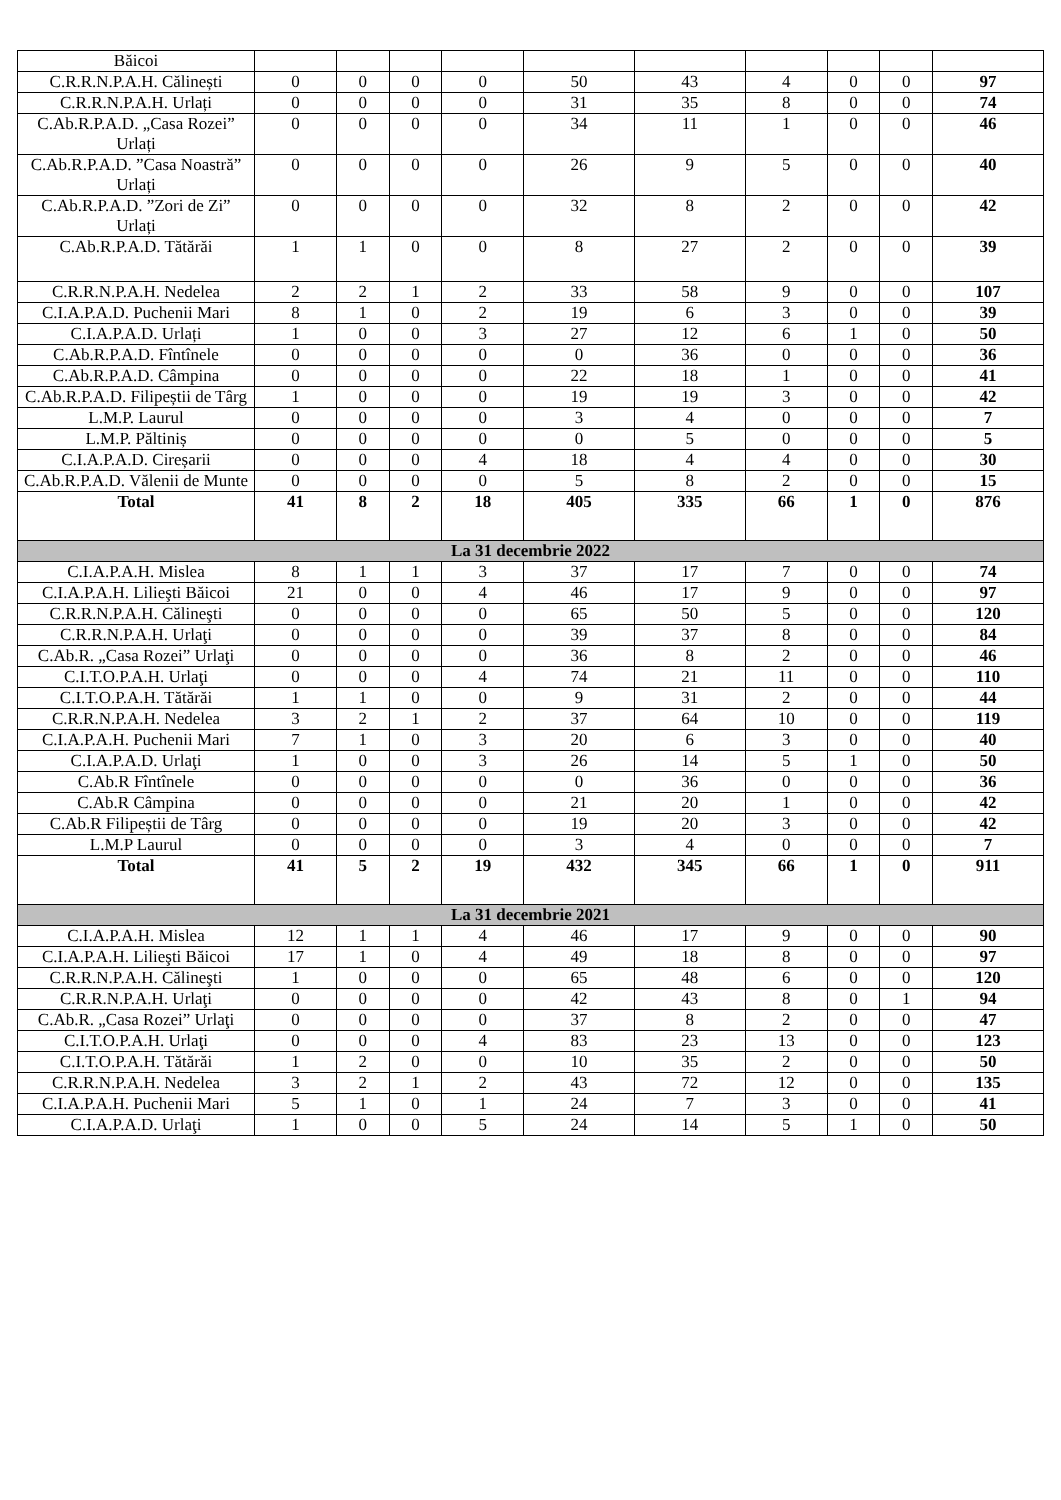| Băicoi | | | | | | | | | | |
| C.R.R.N.P.A.H. Călinești | 0 | 0 | 0 | 0 | 50 | 43 | 4 | 0 | 0 | 97 |
| C.R.R.N.P.A.H. Urlați | 0 | 0 | 0 | 0 | 31 | 35 | 8 | 0 | 0 | 74 |
| C.Ab.R.P.A.D. „Casa Rozei” Urlați | 0 | 0 | 0 | 0 | 34 | 11 | 1 | 0 | 0 | 46 |
| C.Ab.R.P.A.D. ”Casa Noastră” Urlați | 0 | 0 | 0 | 0 | 26 | 9 | 5 | 0 | 0 | 40 |
| C.Ab.R.P.A.D. ”Zori de Zi” Urlați | 0 | 0 | 0 | 0 | 32 | 8 | 2 | 0 | 0 | 42 |
| C.Ab.R.P.A.D. Tătărăi | 1 | 1 | 0 | 0 | 8 | 27 | 2 | 0 | 0 | 39 |
| C.R.R.N.P.A.H. Nedelea | 2 | 2 | 1 | 2 | 33 | 58 | 9 | 0 | 0 | 107 |
| C.I.A.P.A.D. Puchenii Mari | 8 | 1 | 0 | 2 | 19 | 6 | 3 | 0 | 0 | 39 |
| C.I.A.P.A.D. Urlați | 1 | 0 | 0 | 3 | 27 | 12 | 6 | 1 | 0 | 50 |
| C.Ab.R.P.A.D. Fîntînele | 0 | 0 | 0 | 0 | 0 | 36 | 0 | 0 | 0 | 36 |
| C.Ab.R.P.A.D. Câmpina | 0 | 0 | 0 | 0 | 22 | 18 | 1 | 0 | 0 | 41 |
| C.Ab.R.P.A.D. Filipeștii de Târg | 1 | 0 | 0 | 0 | 19 | 19 | 3 | 0 | 0 | 42 |
| L.M.P. Laurul | 0 | 0 | 0 | 0 | 3 | 4 | 0 | 0 | 0 | 7 |
| L.M.P. Păltiniș | 0 | 0 | 0 | 0 | 0 | 5 | 0 | 0 | 0 | 5 |
| C.I.A.P.A.D. Cireșarii | 0 | 0 | 0 | 4 | 18 | 4 | 4 | 0 | 0 | 30 |
| C.Ab.R.P.A.D. Vălenii de Munte | 0 | 0 | 0 | 0 | 5 | 8 | 2 | 0 | 0 | 15 |
| Total | 41 | 8 | 2 | 18 | 405 | 335 | 66 | 1 | 0 | 876 |
| La 31 decembrie 2022 | | | | | | | | | | |
| C.I.A.P.A.H. Mislea | 8 | 1 | 1 | 3 | 37 | 17 | 7 | 0 | 0 | 74 |
| C.I.A.P.A.H. Lilieşti Băicoi | 21 | 0 | 0 | 4 | 46 | 17 | 9 | 0 | 0 | 97 |
| C.R.R.N.P.A.H. Călineşti | 0 | 0 | 0 | 0 | 65 | 50 | 5 | 0 | 0 | 120 |
| C.R.R.N.P.A.H. Urlaţi | 0 | 0 | 0 | 0 | 39 | 37 | 8 | 0 | 0 | 84 |
| C.Ab.R. „Casa Rozei” Urlaţi | 0 | 0 | 0 | 0 | 36 | 8 | 2 | 0 | 0 | 46 |
| C.I.T.O.P.A.H. Urlaţi | 0 | 0 | 0 | 4 | 74 | 21 | 11 | 0 | 0 | 110 |
| C.I.T.O.P.A.H. Tătărăi | 1 | 1 | 0 | 0 | 9 | 31 | 2 | 0 | 0 | 44 |
| C.R.R.N.P.A.H. Nedelea | 3 | 2 | 1 | 2 | 37 | 64 | 10 | 0 | 0 | 119 |
| C.I.A.P.A.H. Puchenii Mari | 7 | 1 | 0 | 3 | 20 | 6 | 3 | 0 | 0 | 40 |
| C.I.A.P.A.D. Urlaţi | 1 | 0 | 0 | 3 | 26 | 14 | 5 | 1 | 0 | 50 |
| C.Ab.R Fîntînele | 0 | 0 | 0 | 0 | 0 | 36 | 0 | 0 | 0 | 36 |
| C.Ab.R Câmpina | 0 | 0 | 0 | 0 | 21 | 20 | 1 | 0 | 0 | 42 |
| C.Ab.R Filipeștii de Târg | 0 | 0 | 0 | 0 | 19 | 20 | 3 | 0 | 0 | 42 |
| L.M.P Laurul | 0 | 0 | 0 | 0 | 3 | 4 | 0 | 0 | 0 | 7 |
| Total | 41 | 5 | 2 | 19 | 432 | 345 | 66 | 1 | 0 | 911 |
| La 31 decembrie 2021 | | | | | | | | | | |
| C.I.A.P.A.H. Mislea | 12 | 1 | 1 | 4 | 46 | 17 | 9 | 0 | 0 | 90 |
| C.I.A.P.A.H. Lilieşti Băicoi | 17 | 1 | 0 | 4 | 49 | 18 | 8 | 0 | 0 | 97 |
| C.R.R.N.P.A.H. Călineşti | 1 | 0 | 0 | 0 | 65 | 48 | 6 | 0 | 0 | 120 |
| C.R.R.N.P.A.H. Urlaţi | 0 | 0 | 0 | 0 | 42 | 43 | 8 | 0 | 1 | 94 |
| C.Ab.R. „Casa Rozei” Urlaţi | 0 | 0 | 0 | 0 | 37 | 8 | 2 | 0 | 0 | 47 |
| C.I.T.O.P.A.H. Urlaţi | 0 | 0 | 0 | 4 | 83 | 23 | 13 | 0 | 0 | 123 |
| C.I.T.O.P.A.H. Tătărăi | 1 | 2 | 0 | 0 | 10 | 35 | 2 | 0 | 0 | 50 |
| C.R.R.N.P.A.H. Nedelea | 3 | 2 | 1 | 2 | 43 | 72 | 12 | 0 | 0 | 135 |
| C.I.A.P.A.H. Puchenii Mari | 5 | 1 | 0 | 1 | 24 | 7 | 3 | 0 | 0 | 41 |
| C.I.A.P.A.D. Urlaţi | 1 | 0 | 0 | 5 | 24 | 14 | 5 | 1 | 0 | 50 |